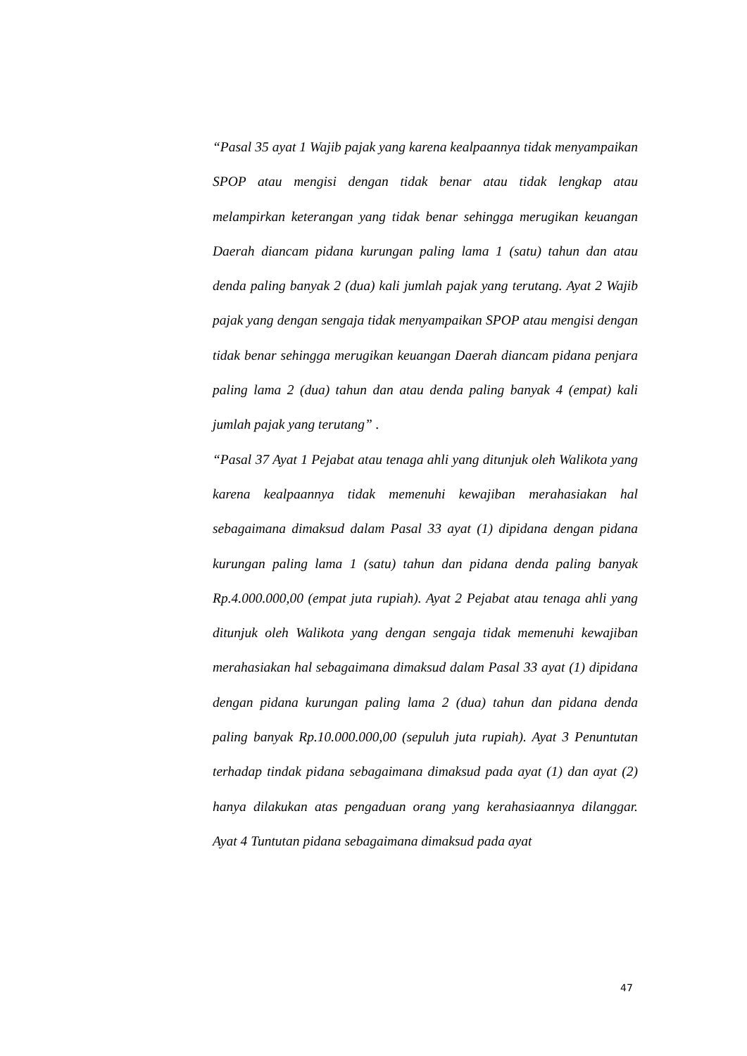“Pasal 35 ayat 1 Wajib pajak yang karena kealpaannya tidak menyampaikan SPOP atau mengisi dengan tidak benar atau tidak lengkap atau melampirkan keterangan yang tidak benar sehingga merugikan keuangan Daerah diancam pidana kurungan paling lama 1 (satu) tahun dan atau denda paling banyak 2 (dua) kali jumlah pajak yang terutang. Ayat 2 Wajib pajak yang dengan sengaja tidak menyampaikan SPOP atau mengisi dengan tidak benar sehingga merugikan keuangan Daerah diancam pidana penjara paling lama 2 (dua) tahun dan atau denda paling banyak 4 (empat) kali jumlah pajak yang terutang” .
“Pasal 37 Ayat 1 Pejabat atau tenaga ahli yang ditunjuk oleh Walikota yang karena kealpaannya tidak memenuhi kewajiban merahasiakan hal sebagaimana dimaksud dalam Pasal 33 ayat (1) dipidana dengan pidana kurungan paling lama 1 (satu) tahun dan pidana denda paling banyak Rp.4.000.000,00 (empat juta rupiah). Ayat 2 Pejabat atau tenaga ahli yang ditunjuk oleh Walikota yang dengan sengaja tidak memenuhi kewajiban merahasiakan hal sebagaimana dimaksud dalam Pasal 33 ayat (1) dipidana dengan pidana kurungan paling lama 2 (dua) tahun dan pidana denda paling banyak Rp.10.000.000,00 (sepuluh juta rupiah). Ayat 3 Penuntutan terhadap tindak pidana sebagaimana dimaksud pada ayat (1) dan ayat (2) hanya dilakukan atas pengaduan orang yang kerahasiaannya dilanggar. Ayat 4 Tuntutan pidana sebagaimana dimaksud pada ayat
47